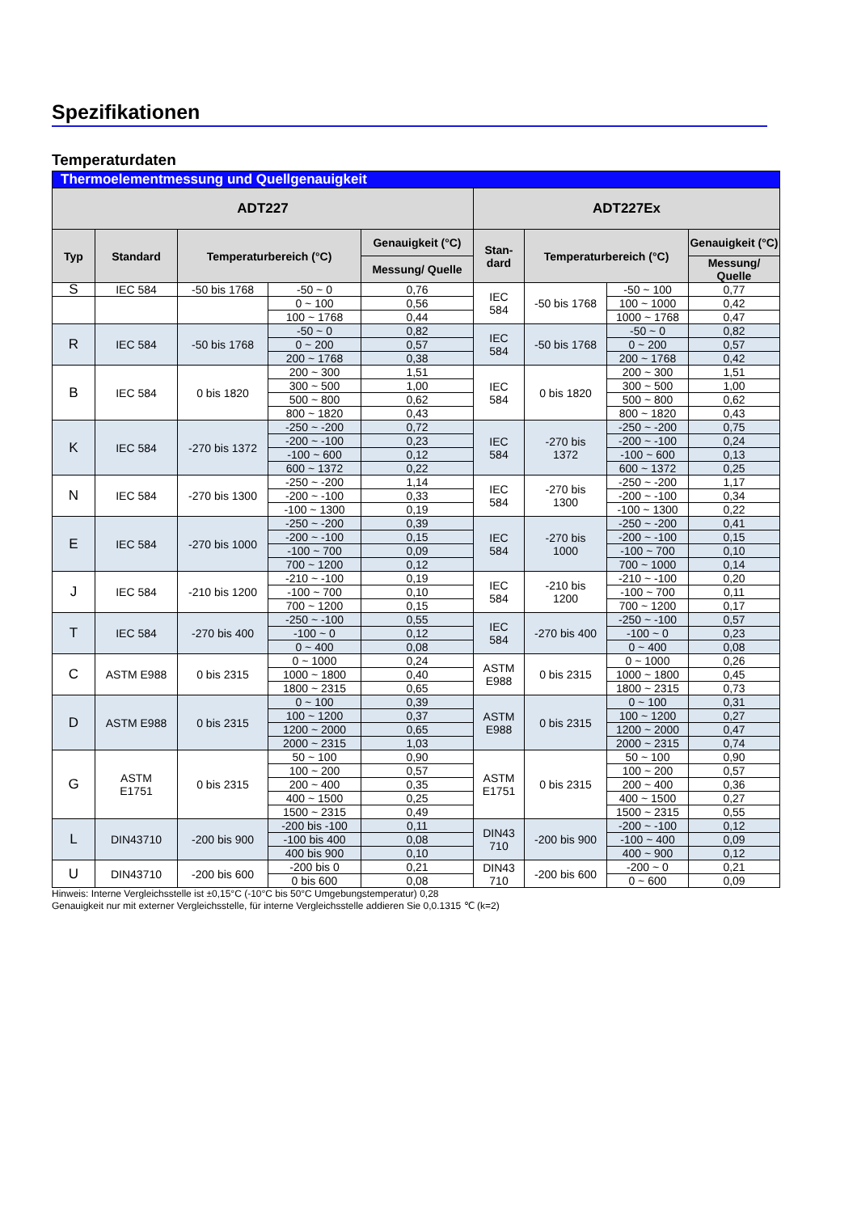Spezifikationen
Temperaturdaten
| Thermoelementmessung und Quellgenauigkeit | | | | | | | | |
| --- | --- | --- | --- | --- | --- | --- | --- | --- |
| ADT227 | | | | | ADT227Ex | | | |
| Typ | Standard | Temperaturbereich (°C) | | Genauigkeit (°C) | Stan- dard | Temperaturbereich (°C) | | Genauigkeit (°C) |
| | | | | Messung/ Quelle | | | | Messung/ Quelle |
| S | IEC 584 | -50 bis 1768 | -50 ~ 0 | 0,76 | IEC 584 | -50 bis 1768 | -50 ~ 100 | 0,77 |
| | | | 0 ~ 100 | 0,56 | | | 100 ~ 1000 | 0,42 |
| | | | 100 ~ 1768 | 0,44 | | | 1000 ~ 1768 | 0,47 |
| R | IEC 584 | -50 bis 1768 | -50 ~ 0 | 0,82 | IEC 584 | -50 bis 1768 | -50 ~ 0 | 0,82 |
| | | | 0 ~ 200 | 0,57 | | | 0 ~ 200 | 0,57 |
| | | | 200 ~ 1768 | 0,38 | | | 200 ~ 1768 | 0,42 |
| B | IEC 584 | 0 bis 1820 | 200 ~ 300 | 1,51 | IEC 584 | 0 bis 1820 | 200 ~ 300 | 1,51 |
| | | | 300 ~ 500 | 1,00 | | | 300 ~ 500 | 1,00 |
| | | | 500 ~ 800 | 0,62 | | | 500 ~ 800 | 0,62 |
| | | | 800 ~ 1820 | 0,43 | | | 800 ~ 1820 | 0,43 |
| K | IEC 584 | -270 bis 1372 | -250 ~ -200 | 0,72 | IEC 584 | -270 bis 1372 | -250 ~ -200 | 0,75 |
| | | | -200 ~ -100 | 0,23 | | | -200 ~ -100 | 0,24 |
| | | | -100 ~ 600 | 0,12 | | | -100 ~ 600 | 0,13 |
| | | | 600 ~ 1372 | 0,22 | | | 600 ~ 1372 | 0,25 |
| N | IEC 584 | -270 bis 1300 | -250 ~ -200 | 1,14 | IEC 584 | -270 bis 1300 | -250 ~ -200 | 1,17 |
| | | | -200 ~ -100 | 0,33 | | | -200 ~ -100 | 0,34 |
| | | | -100 ~ 1300 | 0,19 | | | -100 ~ 1300 | 0,22 |
| E | IEC 584 | -270 bis 1000 | -250 ~ -200 | 0,39 | IEC 584 | -270 bis 1000 | -250 ~ -200 | 0,41 |
| | | | -200 ~ -100 | 0,15 | | | -200 ~ -100 | 0,15 |
| | | | -100 ~ 700 | 0,09 | | | -100 ~ 700 | 0,10 |
| | | | 700 ~ 1200 | 0,12 | | | 700 ~ 1000 | 0,14 |
| J | IEC 584 | -210 bis 1200 | -210 ~ -100 | 0,19 | IEC 584 | -210 bis 1200 | -210 ~ -100 | 0,20 |
| | | | -100 ~ 700 | 0,10 | | | -100 ~ 700 | 0,11 |
| | | | 700 ~ 1200 | 0,15 | | | 700 ~ 1200 | 0,17 |
| T | IEC 584 | -270 bis 400 | -250 ~ -100 | 0,55 | IEC 584 | -270 bis 400 | -250 ~ -100 | 0,57 |
| | | | -100 ~ 0 | 0,12 | | | -100 ~ 0 | 0,23 |
| | | | 0 ~ 400 | 0,08 | | | 0 ~ 400 | 0,08 |
| C | ASTM E988 | 0 bis 2315 | 0 ~ 1000 | 0,24 | ASTM E988 | 0 bis 2315 | 0 ~ 1000 | 0,26 |
| | | | 1000 ~ 1800 | 0,40 | | | 1000 ~ 1800 | 0,45 |
| | | | 1800 ~ 2315 | 0,65 | | | 1800 ~ 2315 | 0,73 |
| D | ASTM E988 | 0 bis 2315 | 0 ~ 100 | 0,39 | ASTM E988 | 0 bis 2315 | 0 ~ 100 | 0,31 |
| | | | 100 ~ 1200 | 0,37 | | | 100 ~ 1200 | 0,27 |
| | | | 1200 ~ 2000 | 0,65 | | | 1200 ~ 2000 | 0,47 |
| | | | 2000 ~ 2315 | 1,03 | | | 2000 ~ 2315 | 0,74 |
| G | ASTM E1751 | 0 bis 2315 | 50 ~ 100 | 0,90 | ASTM E1751 | 0 bis 2315 | 50 ~ 100 | 0,90 |
| | | | 100 ~ 200 | 0,57 | | | 100 ~ 200 | 0,57 |
| | | | 200 ~ 400 | 0,35 | | | 200 ~ 400 | 0,36 |
| | | | 400 ~ 1500 | 0,25 | | | 400 ~ 1500 | 0,27 |
| | | | 1500 ~ 2315 | 0,49 | | | 1500 ~ 2315 | 0,55 |
| L | DIN43710 | -200 bis 900 | -200 bis -100 | 0,11 | DIN43 710 | -200 bis 900 | -200 ~ -100 | 0,12 |
| | | | -100 bis 400 | 0,08 | | | -100 ~ 400 | 0,09 |
| | | | 400 bis 900 | 0,10 | | | 400 ~ 900 | 0,12 |
| U | DIN43710 | -200 bis 600 | -200 bis 0 | 0,21 | DIN43 710 | -200 bis 600 | -200 ~ 0 | 0,21 |
| | | | 0 bis 600 | 0,08 | | | 0 ~ 600 | 0,09 |
Hinweis: Interne Vergleichsstelle ist ±0,15°C (-10°C bis 50°C Umgebungstemperatur) 0,28
Genauigkeit nur mit externer Vergleichsstelle, für interne Vergleichsstelle addieren Sie 0,0.1315 ℃ (k=2)